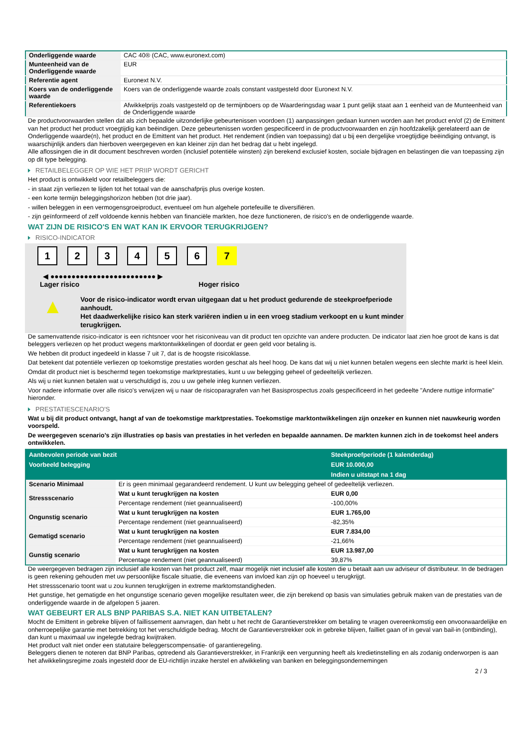| Onderliggende waarde | CAC 40® (CAC, www.euronext.com) |
| Munteenheid van de Onderliggende waarde | EUR |
| Referentie agent | Euronext N.V. |
| Koers van de onderliggende waarde | Koers van de onderliggende waarde zoals constant vastgesteld door Euronext N.V. |
| Referentiekoers | Afwikkelprijs zoals vastgesteld op de termijnboers op de Waarderingsdag waar 1 punt gelijk staat aan 1 eenheid van de Munteenheid van de Onderliggende waarde |
De productvoorwaarden stellen dat als zich bepaalde uitzonderlijke gebeurtenissen voordoen (1) aanpassingen gedaan kunnen worden aan het product en/of (2) de Emittent van het product het product vroegtijdig kan beëindigen. Deze gebeurtenissen worden gespecificeerd in de productvoorwaarden en zijn hoofdzakelijk gerelateerd aan de Onderliggende waarde(n), het product en de Emittent van het product. Het rendement (indien van toepassing) dat u bij een dergelijke vroegtijdige beëindiging ontvangt, is waarschijnlijk anders dan hierboven weergegeven en kan kleiner zijn dan het bedrag dat u hebt ingelegd.
Alle aflossingen die in dit document beschreven worden (inclusief potentiële winsten) zijn berekend exclusief kosten, sociale bijdragen en belastingen die van toepassing zijn op dit type belegging.
RETAILBELEGGER OP WIE HET PRIIP WORDT GERICHT
Het product is ontwikkeld voor retailbeleggers die:
- in staat zijn verliezen te lijden tot het totaal van de aanschafprijs plus overige kosten.
- een korte termijn beleggingshorizon hebben (tot drie jaar).
- willen beleggen in een vermogensgroeiproduct, eventueel om hun algehele portefeuille te diversifiëren.
- zijn geïnformeerd of zelf voldoende kennis hebben van financiële markten, hoe deze functioneren, de risico's en de onderliggende waarde.
WAT ZIJN DE RISICO'S EN WAT KAN IK ERVOOR TERUGKRIJGEN?
RISICO-INDICATOR
1 2 3 4 5 6 7
◀ ●●●●●●●●●●●●●●●●●●●●●●●●● ▶
Lager risico Hoger risico
▲
Voor de risico-indicator wordt ervan uitgegaan dat u het product gedurende de steekproefperiode aanhoudt.
Het daadwerkelijke risico kan sterk variëren indien u in een vroeg stadium verkoopt en u kunt minder terugkrijgen.
De samenvattende risico-indicator is een richtsnoer voor het risiconiveau van dit product ten opzichte van andere producten. De indicator laat zien hoe groot de kans is dat beleggers verliezen op het product wegens marktontwikkelingen of doordat er geen geld voor betaling is.
We hebben dit product ingedeeld in klasse 7 uit 7, dat is de hoogste risicoklasse.
Dat betekent dat potentiële verliezen op toekomstige prestaties worden geschat als heel hoog. De kans dat wij u niet kunnen betalen wegens een slechte markt is heel klein.
Omdat dit product niet is beschermd tegen toekomstige marktprestaties, kunt u uw belegging geheel of gedeeltelijk verliezen.
Als wij u niet kunnen betalen wat u verschuldigd is, zou u uw gehele inleg kunnen verliezen.
Voor nadere informatie over alle risico's verwijzen wij u naar de risicoparagrafen van het Basisprospectus zoals gespecificeerd in het gedeelte "Andere nuttige informatie" hieronder.
PRESTATIESCENARIO'S
Wat u bij dit product ontvangt, hangt af van de toekomstige marktprestaties. Toekomstige marktontwikkelingen zijn onzeker en kunnen niet nauwkeurig worden voorspeld.
De weergegeven scenario’s zijn illustraties op basis van prestaties in het verleden en bepaalde aannamen. De markten kunnen zich in de toekomst heel anders ontwikkelen.
| Aanbevolen periode van bezit | | Steekproefperiode (1 kalenderdag) |
| --- | --- | --- |
| Voorbeeld belegging | | EUR 10.000,00 |
| | | Indien u uitstapt na 1 dag |
| Scenario Minimaal | Er is geen minimaal gegarandeerd rendement. U kunt uw belegging geheel of gedeeltelijk verliezen. | |
| Stressscenario | Wat u kunt terugkrijgen na kosten | EUR 0,00 |
| | Percentage rendement (niet geannualiseerd) | -100,00% |
| Ongunstig scenario | Wat u kunt terugkrijgen na kosten | EUR 1.765,00 |
| | Percentage rendement (niet geannualiseerd) | -82,35% |
| Gematigd scenario | Wat u kunt terugkrijgen na kosten | EUR 7.834,00 |
| | Percentage rendement (niet geannualiseerd) | -21,66% |
| Gunstig scenario | Wat u kunt terugkrijgen na kosten | EUR 13.987,00 |
| | Percentage rendement (niet geannualiseerd) | 39,87% |
De weergegeven bedragen zijn inclusief alle kosten van het product zelf, maar mogelijk niet inclusief alle kosten die u betaalt aan uw adviseur of distributeur. In de bedragen is geen rekening gehouden met uw persoonlijke fiscale situatie, die eveneens van invloed kan zijn op hoeveel u terugkrijgt.
Het stressscenario toont wat u zou kunnen terugkrijgen in extreme marktomstandigheden.
Het gunstige, het gematigde en het ongunstige scenario geven mogelijke resultaten weer, die zijn berekend op basis van simulaties gebruik maken van de prestaties van de onderliggende waarde in de afgelopen 5 jaaren.
WAT GEBEURT ER ALS BNP PARIBAS S.A. NIET KAN UITBETALEN?
Mocht de Emittent in gebreke blijven of faillissement aanvragen, dan hebt u het recht de Garantieverstrekker om betaling te vragen overeenkomstig een onvoorwaardelijke en onherroepelijke garantie met betrekking tot het verschuldigde bedrag. Mocht de Garantieverstrekker ook in gebreke blijven, failliet gaan of in geval van bail-in (ontbinding), dan kunt u maximaal uw ingelegde bedrag kwijtraken.
Het product valt niet onder een statutaire beleggerscompensatie- of garantieregeling.
Beleggers dienen te noteren dat BNP Paribas, optredend als Garantieverstrekker, in Frankrijk een vergunning heeft als kredietinstelling en als zodanig onderworpen is aan het afwikkelingsregime zoals ingesteld door de EU-richtlijn inzake herstel en afwikkeling van banken en beleggingsondernemingen
2 / 3